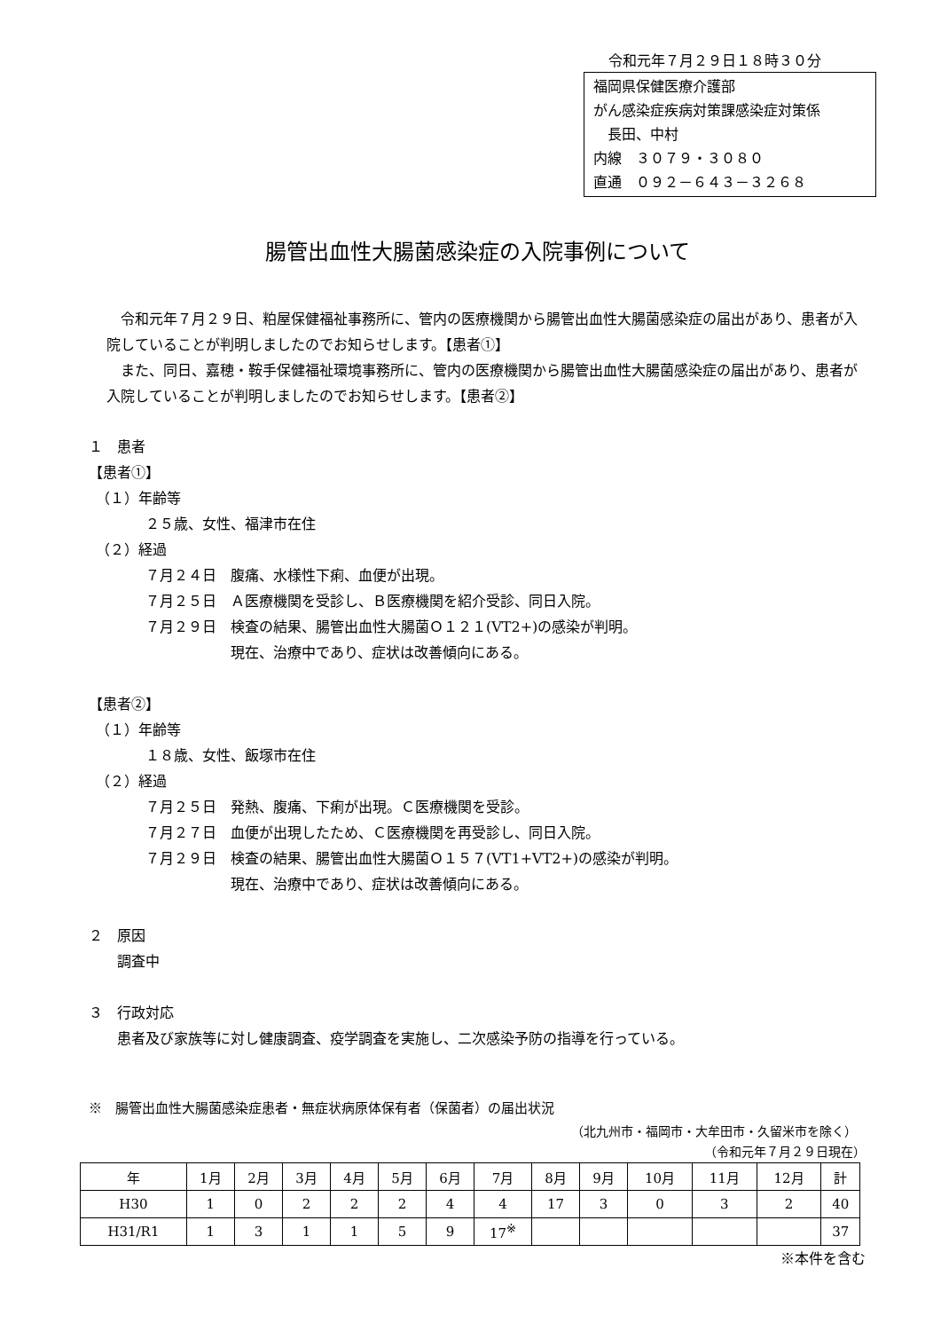令和元年７月２９日１８時３０分
福岡県保健医療介護部
がん感染症疾病対策課感染症対策係
　長田、中村
内線　３０７９・３０８０
直通　０９２－６４３－３２６８
腸管出血性大腸菌感染症の入院事例について
令和元年７月２９日、粕屋保健福祉事務所に、管内の医療機関から腸管出血性大腸菌感染症の届出があり、患者が入院していることが判明しましたのでお知らせします。【患者①】
また、同日、嘉穂・鞍手保健福祉環境事務所に、管内の医療機関から腸管出血性大腸菌感染症の届出があり、患者が入院していることが判明しましたのでお知らせします。【患者②】
１　患者
【患者①】
　（１）年齢等
　　　　２５歳、女性、福津市在住
　（２）経過
　　　　７月２４日　腹痛、水様性下痢、血便が出現。
　　　　７月２５日　Ａ医療機関を受診し、Ｂ医療機関を紹介受診、同日入院。
　　　　７月２９日　検査の結果、腸管出血性大腸菌Ｏ１２１(VT2+)の感染が判明。
　　　　　　　　　　現在、治療中であり、症状は改善傾向にある。
【患者②】
　（１）年齢等
　　　　１８歳、女性、飯塚市在住
　（２）経過
　　　　７月２５日　発熱、腹痛、下痢が出現。Ｃ医療機関を受診。
　　　　７月２７日　血便が出現したため、Ｃ医療機関を再受診し、同日入院。
　　　　７月２９日　検査の結果、腸管出血性大腸菌Ｏ１５７(VT1+VT2+)の感染が判明。
　　　　　　　　　　現在、治療中であり、症状は改善傾向にある。
２　原因
　　調査中
３　行政対応
　　患者及び家族等に対し健康調査、疫学調査を実施し、二次感染予防の指導を行っている。
※　腸管出血性大腸菌感染症患者・無症状病原体保有者（保菌者）の届出状況
（北九州市・福岡市・大牟田市・久留米市を除く）
（令和元年７月２９日現在）
| 年 | 1月 | 2月 | 3月 | 4月 | 5月 | 6月 | 7月 | 8月 | 9月 | 10月 | 11月 | 12月 | 計 |
| --- | --- | --- | --- | --- | --- | --- | --- | --- | --- | --- | --- | --- | --- |
| H30 | 1 | 0 | 2 | 2 | 2 | 4 | 4 | 17 | 3 | 0 | 3 | 2 | 40 |
| H31/R1 | 1 | 3 | 1 | 1 | 5 | 9 | 17<sup>※</sup> | | | | | | 37 |
※本件を含む